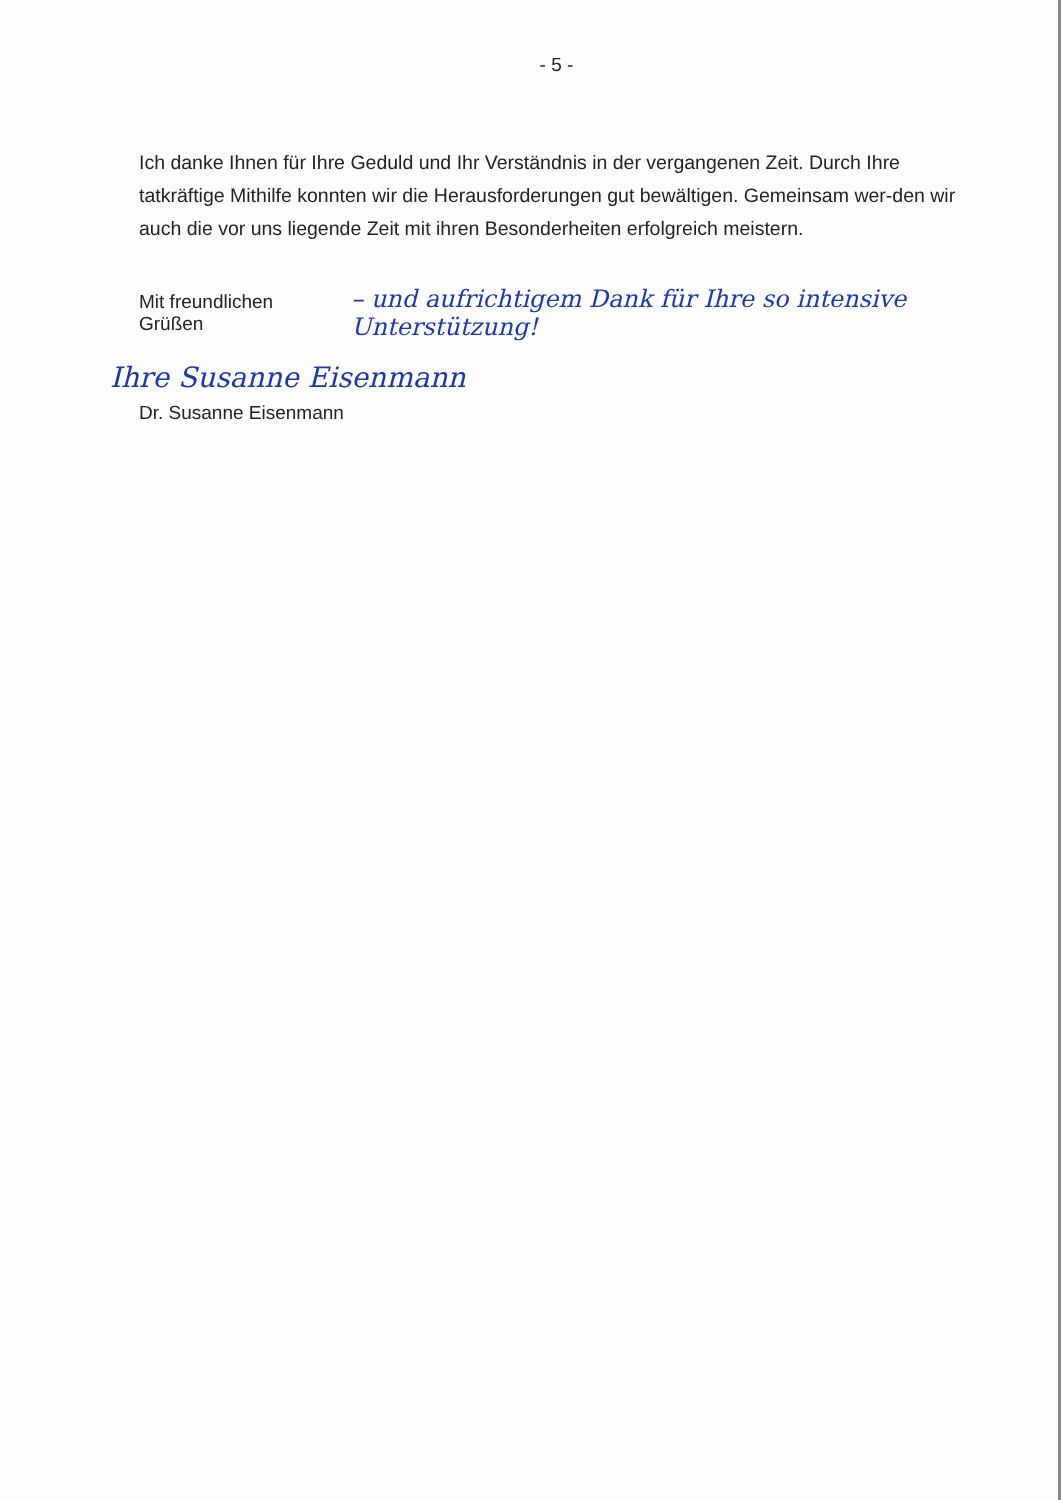- 5 -
Ich danke Ihnen für Ihre Geduld und Ihr Verständnis in der vergangenen Zeit. Durch Ihre tatkräftige Mithilfe konnten wir die Herausforderungen gut bewältigen. Gemeinsam wer-den wir auch die vor uns liegende Zeit mit ihren Besonderheiten erfolgreich meistern.
Mit freundlichen Grüßen – und aufrichtigem Dank für Ihre so intensive Unterstützung!
Ihre Susanne Eisenmann
Dr. Susanne Eisenmann